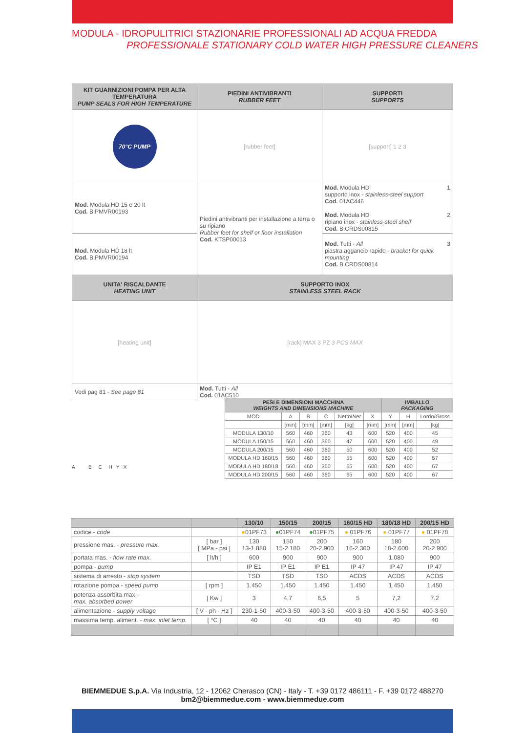MODULA - IDROPULITRICI STAZIONARIE PROFESSIONALI AD ACQUA FREDDA
PROFESSIONALE STATIONARY COLD WATER HIGH PRESSURE CLEANERS
| KIT GUARNIZIONI POMPA PER ALTA TEMPERATURA PUMP SEALS FOR HIGH TEMPERATURE | PIEDINI ANTIVIBRANTI RUBBER FEET | SUPPORTI SUPPORTS |
| --- | --- | --- |
| 70°C PUMP | [rubber feet] | [support] 1 2 3 |
| Mod. Modula HD 15 e 20 lt Cod. B.PMVR00193 | Piedini antivibranti per installazione a terra o su ripiano Rubber feet for shelf or floor installation Cod. KTSP00013 | Mod. Modula HD 1 supporto inox - stainless-steel support Cod. 01AC446 Mod. Modula HD 2 ripiano inox - stainless-steel shelf Cod. B.CRDS00815 |
| Mod. Modula HD 18 lt Cod. B.PMVR00194 | | Mod. Tutti - All 3 piastra aggancio rapido - bracket for quick mounting Cod. B.CRDS00814 |
| UNITA' RISCALDANTE HEATING UNIT | SUPPORTO INOX STAINLESS STEEL RACK | |
| [heating unit] | [rack] MAX 3 PZ 3 PCS MAX | |
| Vedi pag 81 - See page 81 | Mod. Tutti - All Cod. 01AC510 | |
A B C H Y X
| PESI E DIMENSIONI MACCHINA WEIGHTS AND DIMENSIONS MACHINE | | | | | | IMBALLO PACKAGING | | |
| --- | --- | --- | --- | --- | --- | --- | --- | --- |
| MOD | A | B | C | Netto/ Net | X | Y | H | Lordo/ Gross |
| | [mm] | [mm] | [mm] | [kg] | [mm] | [mm] | [mm] | [kg] |
| MODULA 130/10 | 560 | 460 | 360 | 43 | 600 | 520 | 400 | 45 |
| MODULA 150/15 | 560 | 460 | 360 | 47 | 600 | 520 | 400 | 49 |
| MODULA 200/15 | 560 | 460 | 360 | 50 | 600 | 520 | 400 | 52 |
| MODULA HD 160/15 | 560 | 460 | 360 | 55 | 600 | 520 | 400 | 57 |
| MODULA HD 180/18 | 560 | 460 | 360 | 65 | 600 | 520 | 400 | 67 |
| MODULA HD 200/15 | 560 | 460 | 360 | 65 | 600 | 520 | 400 | 67 |
| | | 130/10 | 150/15 | 200/15 | 160/15 HD | 180/18 HD | 200/15 HD |
| --- | --- | --- | --- | --- | --- | --- | --- |
| codice - code | | ● 01PF73 | ● 01PF74 | ● 01PF75 | ● 01PF76 | ● 01PF77 | ● 01PF78 |
| pressione mas. - pressure max. | [ bar ] [ MPa - psi ] | 130 13-1.880 | 150 15-2.180 | 200 20-2.900 | 160 16-2.300 | 180 18-2.600 | 200 20-2.900 |
| portata mas. - flow rate max. | [ lt/h ] | 600 | 900 | 900 | 900 | 1.080 | 900 |
| pompa - pump | | IP E1 | IP E1 | IP E1 | IP 47 | IP 47 | IP 47 |
| sistema di arresto - stop system | | TSD | TSD | TSD | ACDS | ACDS | ACDS |
| rotazione pompa - speed pump | [ rpm ] | 1.450 | 1.450 | 1.450 | 1.450 | 1.450 | 1.450 |
| potenza assorbita max - max. absorbed power | [ Kw ] | 3 | 4,7 | 6,5 | 5 | 7,2 | 7,2 |
| alimentazione - supply voltage | [ V - ph - Hz ] | 230-1-50 | 400-3-50 | 400-3-50 | 400-3-50 | 400-3-50 | 400-3-50 |
| massima temp. aliment. - max. inlet temp. | [ °C ] | 40 | 40 | 40 | 40 | 40 | 40 |
BIEMMEDUE S.p.A. Via Industria, 12 - 12062 Cherasco (CN) - Italy - T. +39 0172 486111 - F. +39 0172 488270
bm2@biemmedue.com - www.biemmedue.com